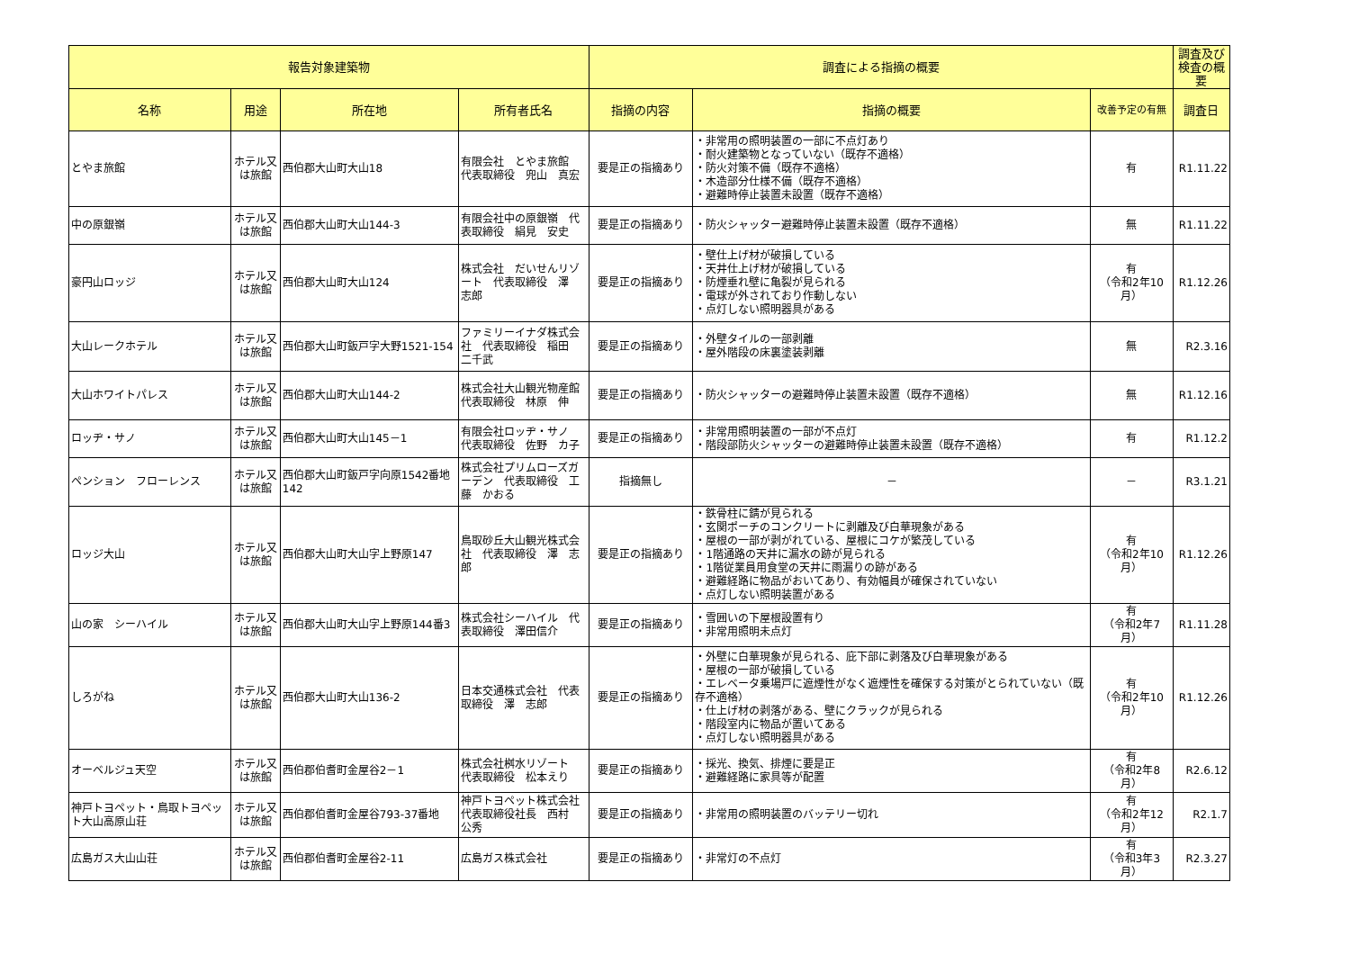| 報告対象建築物 | | | | 調査による指摘の概要 | | | 調査及び検査の概要 |
| --- | --- | --- | --- | --- | --- | --- | --- |
| 名称 | 用途 | 所在地 | 所有者氏名 | 指摘の内容 | 指摘の概要 | 改善予定の有無 | 調査日 |
| とやま旅館 | ホテル又は旅館 | 西伯郡大山町大山18 | 有限会社 とやま旅館 代表取締役 兜山 真宏 | 要是正の指摘あり | ・非常用の照明装置の一部に不点灯あり ・耐火建築物となっていない（既存不適格） ・防火対策不備（既存不適格） ・木造部分仕様不備（既存不適格） ・避難時停止装置未設置（既存不適格） | 有 | R1.11.22 |
| 中の原銀嶺 | ホテル又は旅館 | 西伯郡大山町大山144-3 | 有限会社中の原銀嶺 代表取締役 絹見 安史 | 要是正の指摘あり | ・防火シャッター避難時停止装置未設置（既存不適格） | 無 | R1.11.22 |
| 豪円山ロッジ | ホテル又は旅館 | 西伯郡大山町大山124 | 株式会社 だいせんリゾート 代表取締役 澤 志郎 | 要是正の指摘あり | ・壁仕上げ材が破損している ・天井仕上げ材が破損している ・防煙垂れ壁に亀裂が見られる ・電球が外されており作動しない ・点灯しない照明器具がある | 有 （令和2年10月） | R1.12.26 |
| 大山レークホテル | ホテル又は旅館 | 西伯郡大山町鈑戸字大野1521-154 | ファミリーイナダ株式会社 代表取締役 稲田 二千武 | 要是正の指摘あり | ・外壁タイルの一部剥離 ・屋外階段の床裏塗装剥離 | 無 | R2.3.16 |
| 大山ホワイトパレス | ホテル又は旅館 | 西伯郡大山町大山144-2 | 株式会社大山観光物産館 代表取締役 林原 伸 | 要是正の指摘あり | ・防火シャッターの避難時停止装置未設置（既存不適格） | 無 | R1.12.16 |
| ロッヂ・サノ | ホテル又は旅館 | 西伯郡大山町大山145－1 | 有限会社ロッヂ・サノ 代表取締役 佐野 カ子 | 要是正の指摘あり | ・非常用照明装置の一部が不点灯 ・階段部防火シャッターの避難時停止装置未設置（既存不適格） | 有 | R1.12.2 |
| ペンション フローレンス | ホテル又は旅館 | 西伯郡大山町鈑戸字向原1542番地142 | 株式会社プリムローズガーデン 代表取締役 工藤 かおる | 指摘無し | － | － | R3.1.21 |
| ロッジ大山 | ホテル又は旅館 | 西伯郡大山町大山字上野原147 | 鳥取砂丘大山観光株式会社 代表取締役 澤 志郎 | 要是正の指摘あり | ・鉄骨柱に錆が見られる ・玄関ポーチのコンクリートに剥離及び白華現象がある ・屋根の一部が剥がれている、屋根にコケが繁茂している ・1階通路の天井に漏水の跡が見られる ・1階従業員用食堂の天井に雨漏りの跡がある ・避難経路に物品がおいてあり、有効幅員が確保されていない ・点灯しない照明装置がある | 有 （令和2年10月） | R1.12.26 |
| 山の家 シーハイル | ホテル又は旅館 | 西伯郡大山町大山字上野原144番3 | 株式会社シーハイル 代表取締役 澤田信介 | 要是正の指摘あり | ・雪囲いの下屋根設置有り ・非常用照明未点灯 | 有 （令和2年7月） | R1.11.28 |
| しろがね | ホテル又は旅館 | 西伯郡大山町大山136-2 | 日本交通株式会社 代表取締役 澤 志郎 | 要是正の指摘あり | ・外壁に白華現象が見られる、庇下部に剥落及び白華現象がある ・屋根の一部が破損している ・エレベータ乗場戸に遮煙性がなく遮煙性を確保する対策がとられていない（既存不適格） ・仕上げ材の剥落がある、壁にクラックが見られる ・階段室内に物品が置いてある ・点灯しない照明器具がある | 有 （令和2年10月） | R1.12.26 |
| オーベルジュ天空 | ホテル又は旅館 | 西伯郡伯耆町金屋谷2－1 | 株式会社桝水リゾート 代表取締役 松本えり | 要是正の指摘あり | ・採光、換気、排煙に要是正 ・避難経路に家具等が配置 | 有 （令和2年8月） | R2.6.12 |
| 神戸トヨペット・鳥取トヨペット大山高原山荘 | ホテル又は旅館 | 西伯郡伯耆町金屋谷793-37番地 | 神戸トヨペット株式会社 代表取締役社長 西村 公秀 | 要是正の指摘あり | ・非常用の照明装置のバッテリー切れ | 有 （令和2年12月） | R2.1.7 |
| 広島ガス大山山荘 | ホテル又は旅館 | 西伯郡伯耆町金屋谷2-11 | 広島ガス株式会社 | 要是正の指摘あり | ・非常灯の不点灯 | 有 （令和3年3月） | R2.3.27 |